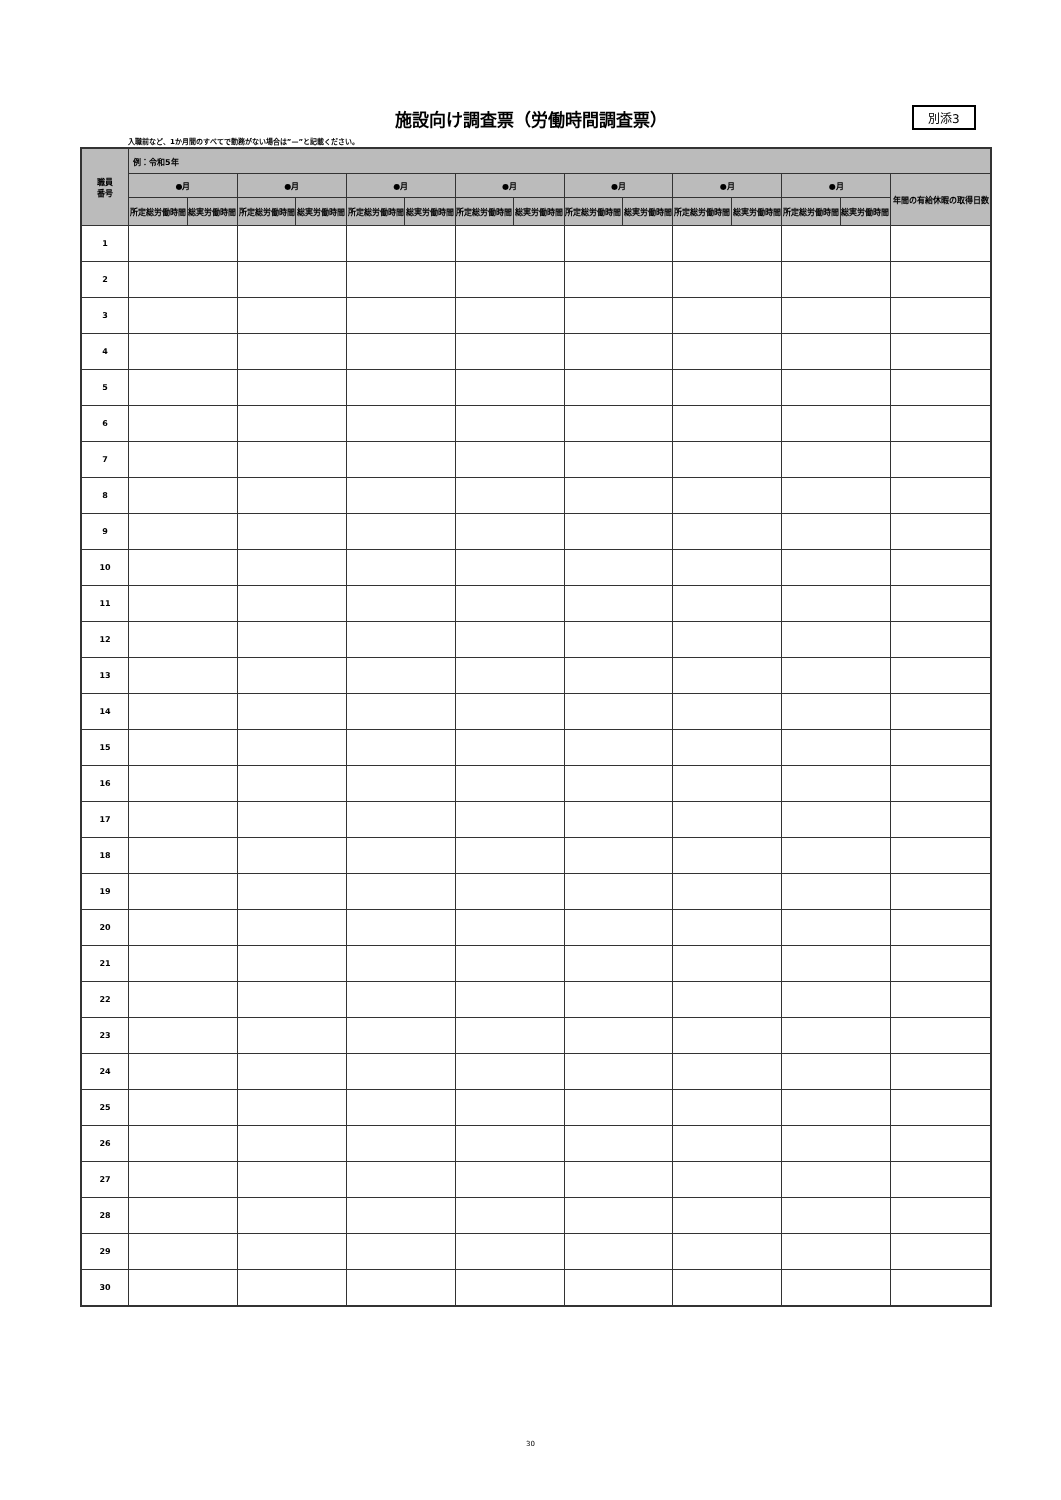施設向け調査票（労働時間調査票） 別添3
入職前など、1か月間のすべてで勤務がない場合は”—”と記載ください。
| 職員 番号 | 例：令和5年 | | | | | | | | | | | | | | |
| --- | --- | --- | --- | --- | --- | --- | --- | --- | --- | --- | --- | --- | --- | --- | --- |
| | ●月 | | ●月 | | ●月 | | ●月 | | ●月 | | ●月 | | ●月 | | 年間の有給休暇の取得日数 |
| | 所定総労働時間 | 総実労働時間 | 所定総労働時間 | 総実労働時間 | 所定総労働時間 | 総実労働時間 | 所定総労働時間 | 総実労働時間 | 所定総労働時間 | 総実労働時間 | 所定総労働時間 | 総実労働時間 | 所定総労働時間 | 総実労働時間 | |
| 1 | | | | | | | | | | | | | | | |
| 2 | | | | | | | | | | | | | | | |
| 3 | | | | | | | | | | | | | | | |
| 4 | | | | | | | | | | | | | | | |
| 5 | | | | | | | | | | | | | | | |
| 6 | | | | | | | | | | | | | | | |
| 7 | | | | | | | | | | | | | | | |
| 8 | | | | | | | | | | | | | | | |
| 9 | | | | | | | | | | | | | | | |
| 10 | | | | | | | | | | | | | | | |
| 11 | | | | | | | | | | | | | | | |
| 12 | | | | | | | | | | | | | | | |
| 13 | | | | | | | | | | | | | | | |
| 14 | | | | | | | | | | | | | | | |
| 15 | | | | | | | | | | | | | | | |
| 16 | | | | | | | | | | | | | | | |
| 17 | | | | | | | | | | | | | | | |
| 18 | | | | | | | | | | | | | | | |
| 19 | | | | | | | | | | | | | | | |
| 20 | | | | | | | | | | | | | | | |
| 21 | | | | | | | | | | | | | | | |
| 22 | | | | | | | | | | | | | | | |
| 23 | | | | | | | | | | | | | | | |
| 24 | | | | | | | | | | | | | | | |
| 25 | | | | | | | | | | | | | | | |
| 26 | | | | | | | | | | | | | | | |
| 27 | | | | | | | | | | | | | | | |
| 28 | | | | | | | | | | | | | | | |
| 29 | | | | | | | | | | | | | | | |
| 30 | | | | | | | | | | | | | | | |
30